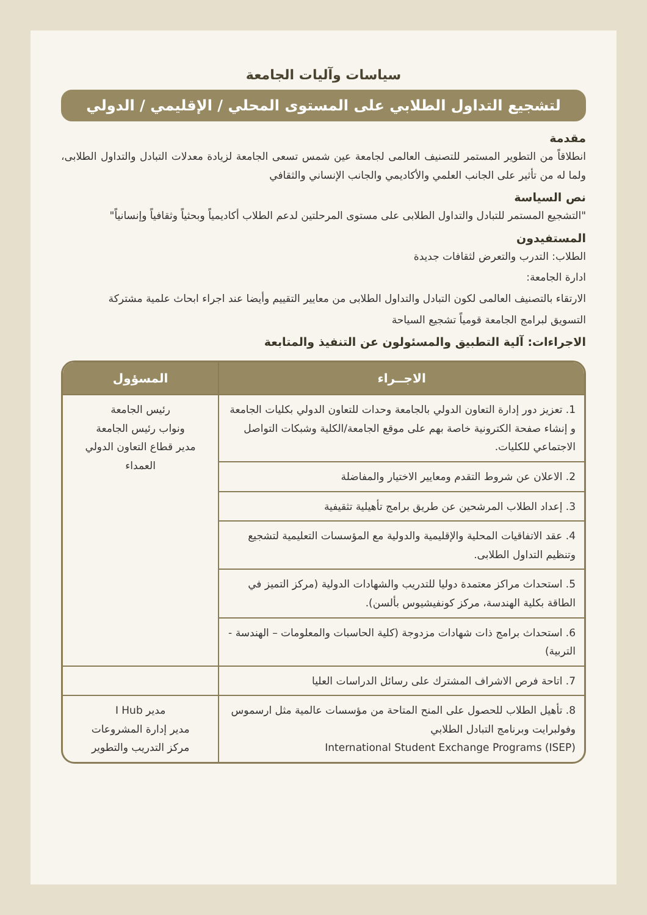سياسات وآليات الجامعة
لتشجيع التداول الطلابي على المستوى المحلي / الإقليمي / الدولي
مقدمة
انطلاقاً من التطوير المستمر للتصنيف العالمى لجامعة عين شمس تسعى الجامعة لزيادة معدلات التبادل والتداول الطلابى، ولما له من تأثير على الجانب العلمي والأكاديمي والجانب الإنساني والثقافي
نص السياسة
"التشجيع المستمر للتبادل والتداول الطلابى على مستوى المرحلتين لدعم الطلاب أكاديمياً وبحثياً وثقافياً وإنسانياً"
المستفيدون
الطلاب: التدرب والتعرض لثقافات جديدة
ادارة الجامعة:
الارتقاء بالتصنيف العالمى لكون التبادل والتداول الطلابى من معايير التقييم وأيضا عند اجراء ابحاث علمية مشتركة
التسويق لبرامج الجامعة قومياً تشجيع السياحة
الاجراءات: آلية التطبيق والمسئولون عن التنفيذ والمتابعة
| الاجــراء | المسؤول |
| --- | --- |
| 1. تعزيز دور إدارة التعاون الدولي بالجامعة وحدات للتعاون الدولي بكليات الجامعة و إنشاء صفحة الكترونية خاصة بهم على موقع الجامعة/الكلية وشبكات التواصل الاجتماعي للكليات. | رئيس الجامعة ونواب رئيس الجامعة مدير قطاع التعاون الدولي العمداء |
| 2. الاعلان عن شروط التقدم ومعايير الاختيار والمفاضلة | |
| 3. إعداد الطلاب المرشحين عن طريق برامج تأهيلية تثقيفية | |
| 4. عقد الاتفاقيات المحلية والإقليمية والدولية مع المؤسسات التعليمية لتشجيع وتنظيم التداول الطلابى. | |
| 5. استحداث مراكز معتمدة دوليا للتدريب والشهادات الدولية (مركز التميز في الطاقة بكلية الهندسة، مركز كونفيشيوس بألسن). | |
| 6. استحداث برامج ذات شهادات مزدوجة (كلية الحاسبات والمعلومات – الهندسة - التربية) | |
| 7. اتاحة فرص الاشراف المشترك على رسائل الدراسات العليا | |
| 8. تأهيل الطلاب للحصول على المنح المتاحة من مؤسسات عالمية مثل ارسموس وفولبرايت وبرنامج التبادل الطلابي International Student Exchange Programs (ISEP) | مدير I Hub مدير إدارة المشروعات مركز التدريب والتطوير |